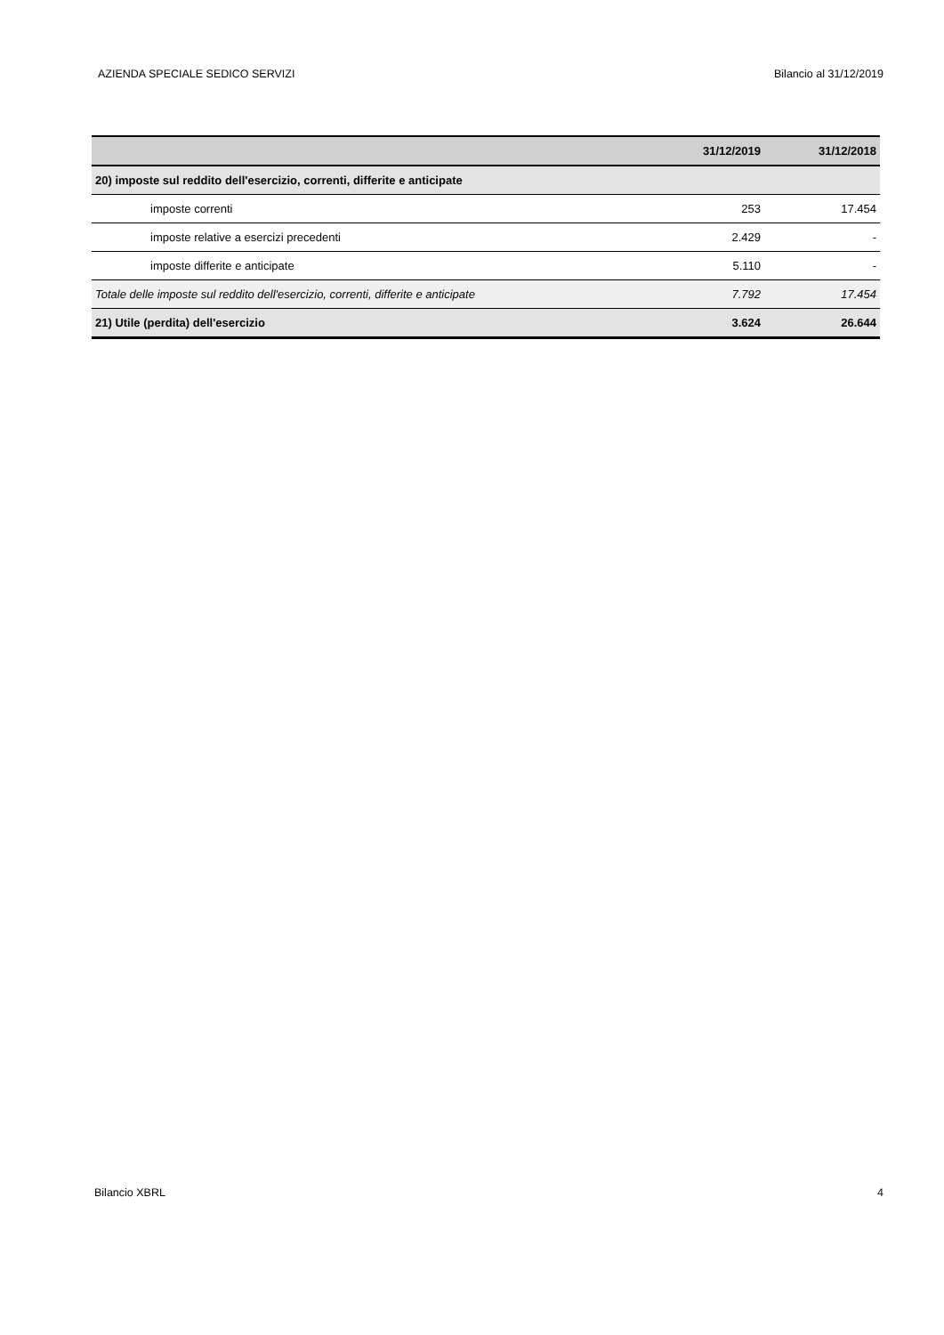AZIENDA SPECIALE SEDICO SERVIZI Bilancio al 31/12/2019
| | 31/12/2019 | 31/12/2018 |
| --- | --- | --- |
| 20) imposte sul reddito dell'esercizio, correnti, differite e anticipate | | |
| imposte correnti | 253 | 17.454 |
| imposte relative a esercizi precedenti | 2.429 | - |
| imposte differite e anticipate | 5.110 | - |
| Totale delle imposte sul reddito dell'esercizio, correnti, differite e anticipate | 7.792 | 17.454 |
| 21) Utile (perdita) dell'esercizio | 3.624 | 26.644 |
Bilancio XBRL 4